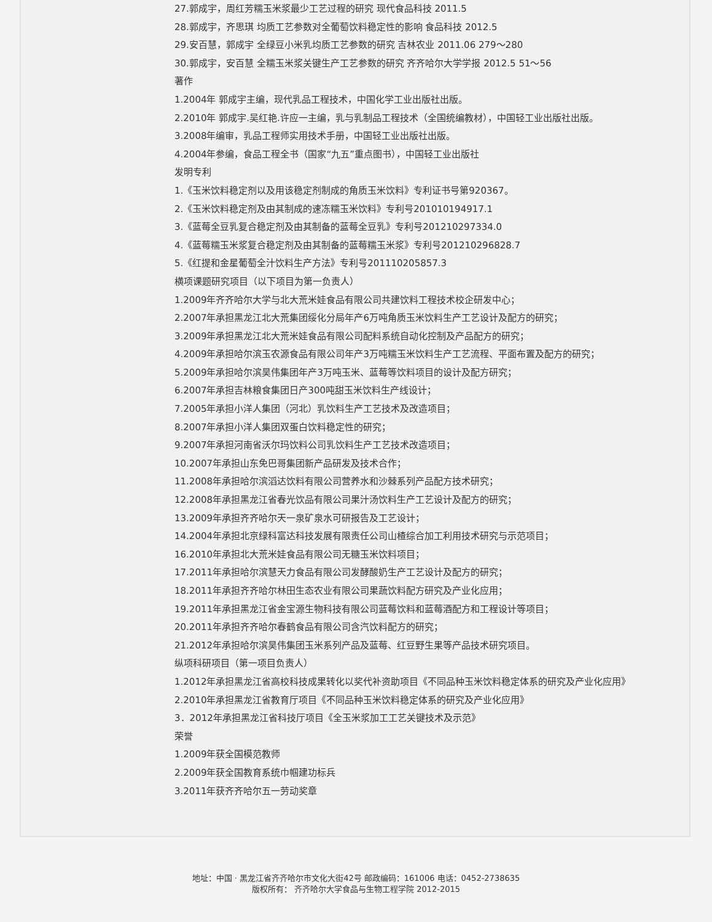27.郭成宇，周红芳糯玉米浆最少工艺过程的研究 现代食品科技 2011.5
28.郭成宇，齐思琪 均质工艺参数对全葡萄饮料稳定性的影响 食品科技 2012.5
29.安百慧，郭成宇 全绿豆小米乳均质工艺参数的研究 吉林农业 2011.06 279～280
30.郭成宇，安百慧 全糯玉米浆关键生产工艺参数的研究 齐齐哈尔大学学报 2012.5 51～56
著作
1.2004年 郭成宇主编，现代乳品工程技术，中国化学工业出版社出版。
2.2010年 郭成宇.吴红艳.许应一主编，乳与乳制品工程技术（全国统编教材），中国轻工业出版社出版。
3.2008年编审，乳品工程师实用技术手册，中国轻工业出版社出版。
4.2004年参编，食品工程全书（国家“九五”重点图书），中国轻工业出版社
发明专利
1.《玉米饮料稳定剂以及用该稳定剂制成的角质玉米饮料》专利证书号第920367。
2.《玉米饮料稳定剂及由其制成的速冻糯玉米饮料》专利号201010194917.1
3.《蓝莓全豆乳复合稳定剂及由其制备的蓝莓全豆乳》专利号201210297334.0
4.《蓝莓糯玉米浆复合稳定剂及由其制备的蓝莓糯玉米浆》专利号201210296828.7
5.《红提和金星葡萄全汁饮料生产方法》专利号201110205857.3
横项课题研究项目（以下项目为第一负责人）
1.2009年齐齐哈尔大学与北大荒米娃食品有限公司共建饮料工程技术校企研发中心；
2.2007年承担黑龙江北大荒集团绥化分局年产6万吨角质玉米饮料生产工艺设计及配方的研究；
3.2009年承担黑龙江北大荒米娃食品有限公司配料系统自动化控制及产品配方的研究；
4.2009年承担哈尔滨玉农源食品有限公司年产3万吨糯玉米饮料生产工艺流程、平面布置及配方的研究；
5.2009年承担哈尔滨昊伟集团年产3万吨玉米、蓝莓等饮料项目的设计及配方研究；
6.2007年承担吉林粮食集团日产300吨甜玉米饮料生产线设计；
7.2005年承担小洋人集团（河北）乳饮料生产工艺技术及改造项目；
8.2007年承担小洋人集团双蛋白饮料稳定性的研究；
9.2007年承担河南省沃尔玛饮料公司乳饮料生产工艺技术改造项目；
10.2007年承担山东免巴哥集团新产品研发及技术合作；
11.2008年承担哈尔滨滔达饮料有限公司营养水和沙棘系列产品配方技术研究；
12.2008年承担黑龙江省春光饮品有限公司果汁汤饮料生产工艺设计及配方的研究；
13.2009年承担齐齐哈尔天一泉矿泉水可研报告及工艺设计；
14.2004年承担北京绿科富达科技发展有限责任公司山楂综合加工利用技术研究与示范项目；
16.2010年承担北大荒米娃食品有限公司无糖玉米饮料项目；
17.2011年承担哈尔滨慧天力食品有限公司发酵酸奶生产工艺设计及配方的研究；
18.2011年承担齐齐哈尔林田生态农业有限公司果蔬饮料配方研究及产业化应用；
19.2011年承担黑龙江省金宝源生物科技有限公司蓝莓饮料和蓝莓酒配方和工程设计等项目；
20.2011年承担齐齐哈尔春鹤食品有限公司含汽饮料配方的研究；
21.2012年承担哈尔滨昊伟集团玉米系列产品及蓝莓、红豆野生果等产品技术研究项目。
纵项科研项目（第一项目负责人）
1.2012年承担黑龙江省高校科技成果转化以奖代补资助项目《不同品种玉米饮料稳定体系的研究及产业化应用》
2.2010年承担黑龙江省教育厅项目《不同品种玉米饮料稳定体系的研究及产业化应用》
3．2012年承担黑龙江省科技厅项目《全玉米浆加工工艺关键技术及示范》
荣誉
1.2009年获全国模范教师
2.2009年获全国教育系统巾帼建功标兵
3.2011年获齐齐哈尔五一劳动奖章
地址：中国 · 黑龙江省齐齐哈尔市文化大街42号 邮政编码：161006 电话：0452-2738635
版权所有： 齐齐哈尔大学食品与生物工程学院 2012-2015